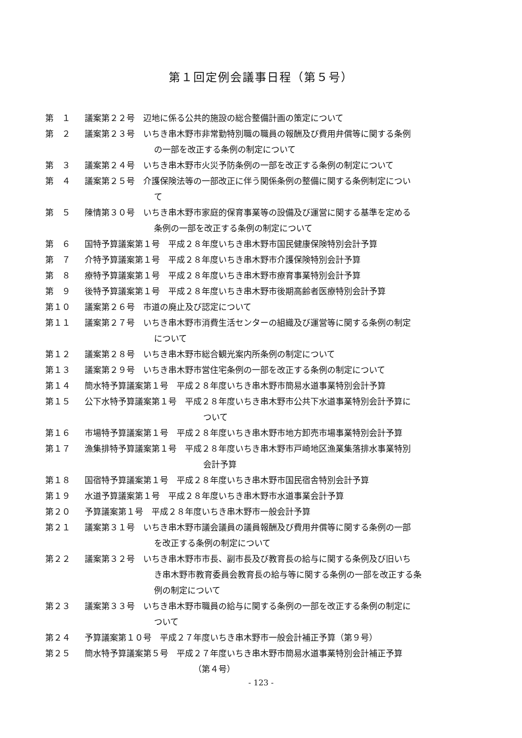第１回定例会議事日程（第５号）
第　１ 議案第２２号　辺地に係る公共的施設の総合整備計画の策定について
第　２ 議案第２３号　いちき串木野市非常勤特別職の職員の報酬及び費用弁償等に関する条例
の一部を改正する条例の制定について
第　３ 議案第２４号　いちき串木野市火災予防条例の一部を改正する条例の制定について
第　４ 議案第２５号　介護保険法等の一部改正に伴う関係条例の整備に関する条例制定につい
て
第　５ 陳情第３０号　いちき串木野市家庭的保育事業等の設備及び運営に関する基準を定める
条例の一部を改正する条例の制定について
第　６ 国特予算議案第１号　平成２８年度いちき串木野市国民健康保険特別会計予算
第　７ 介特予算議案第１号　平成２８年度いちき串木野市介護保険特別会計予算
第　８ 療特予算議案第１号　平成２８年度いちき串木野市療育事業特別会計予算
第　９ 後特予算議案第１号　平成２８年度いちき串木野市後期高齢者医療特別会計予算
第１０ 議案第２６号　市道の廃止及び認定について
第１１ 議案第２７号　いちき串木野市消費生活センターの組織及び運営等に関する条例の制定
について
第１２ 議案第２８号　いちき串木野市総合観光案内所条例の制定について
第１３ 議案第２９号　いちき串木野市営住宅条例の一部を改正する条例の制定について
第１４ 簡水特予算議案第１号　平成２８年度いちき串木野市簡易水道事業特別会計予算
第１５ 公下水特予算議案第１号　平成２８年度いちき串木野市公共下水道事業特別会計予算に
ついて
第１６ 市場特予算議案第１号　平成２８年度いちき串木野市地方卸売市場事業特別会計予算
第１７ 漁集排特予算議案第１号　平成２８年度いちき串木野市戸崎地区漁業集落排水事業特別
会計予算
第１８ 国宿特予算議案第１号　平成２８年度いちき串木野市国民宿舎特別会計予算
第１９ 水道予算議案第１号　平成２８年度いちき串木野市水道事業会計予算
第２０ 予算議案第１号　平成２８年度いちき串木野市一般会計予算
第２１ 議案第３１号　いちき串木野市議会議員の議員報酬及び費用弁償等に関する条例の一部
を改正する条例の制定について
第２２ 議案第３２号　いちき串木野市市長、副市長及び教育長の給与に関する条例及び旧いち
き串木野市教育委員会教育長の給与等に関する条例の一部を改正する条
例の制定について
第２３ 議案第３３号　いちき串木野市職員の給与に関する条例の一部を改正する条例の制定に
ついて
第２４ 予算議案第１０号　平成２７年度いちき串木野市一般会計補正予算（第９号）
第２５ 簡水特予算議案第５号　平成２７年度いちき串木野市簡易水道事業特別会計補正予算
（第４号）
- 123 -